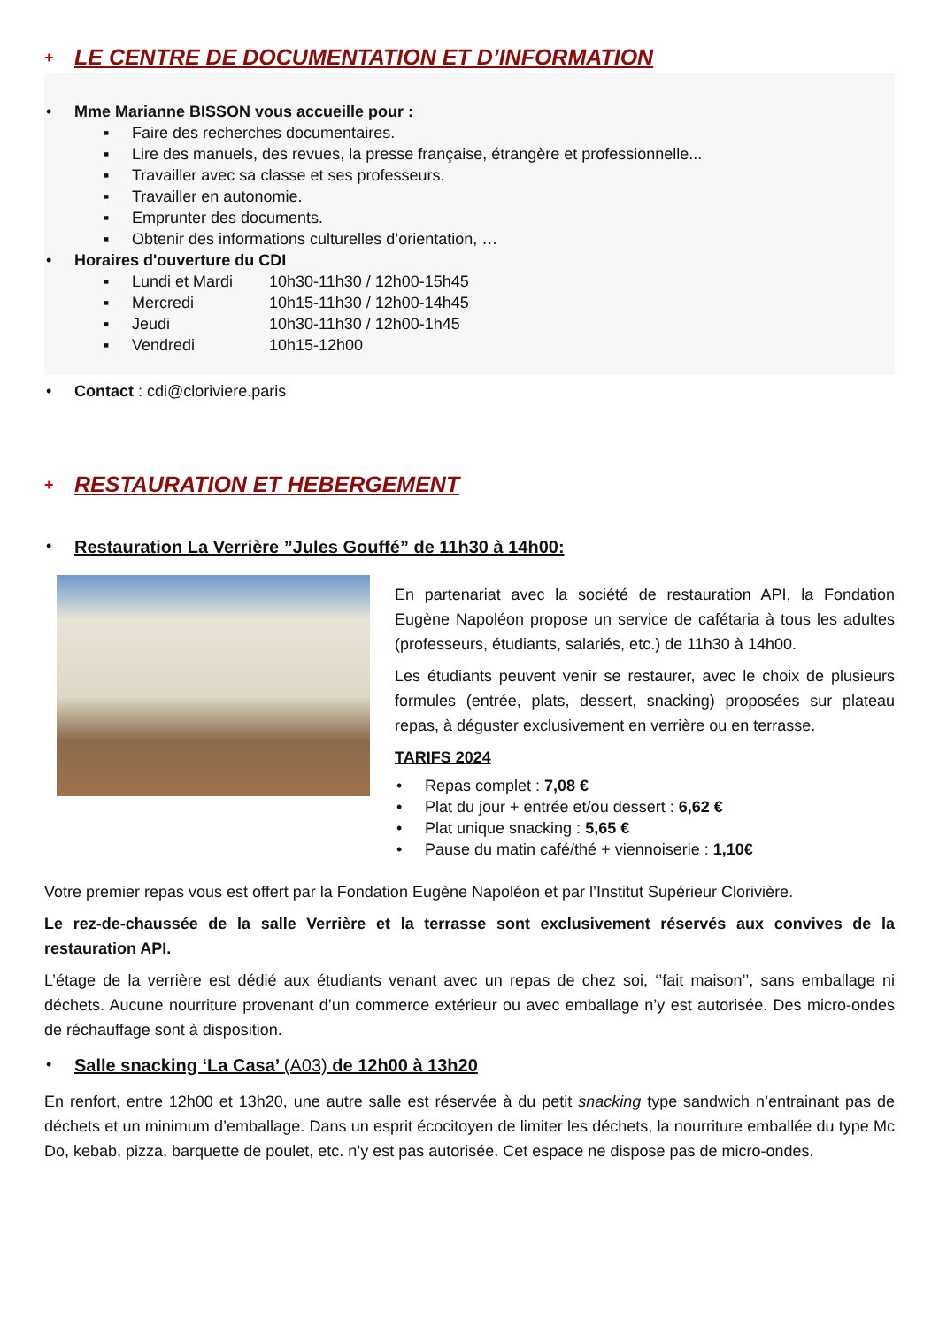+
LE CENTRE DE DOCUMENTATION ET D’INFORMATION
• Mme Marianne BISSON vous accueille pour :
▪ Faire des recherches documentaires.
▪ Lire des manuels, des revues, la presse française, étrangère et professionnelle...
▪ Travailler avec sa classe et ses professeurs.
▪ Travailler en autonomie.
▪ Emprunter des documents.
▪ Obtenir des informations culturelles d’orientation, …
• Horaires d'ouverture du CDI
▪ Lundi et Mardi 10h30-11h30 / 12h00-15h45
▪ Mercredi 10h15-11h30 / 12h00-14h45
▪ Jeudi 10h30-11h30 / 12h00-1h45
▪ Vendredi 10h15-12h00
• Contact : cdi@cloriviere.paris
+
RESTAURATION ET HEBERGEMENT
• Restauration La Verrière ”Jules Gouffé” de 11h30 à 14h00:
En partenariat avec la société de restauration API, la Fondation Eugène Napoléon propose un service de cafétaria à tous les adultes (professeurs, étudiants, salariés, etc.) de 11h30 à 14h00.
Les étudiants peuvent venir se restaurer, avec le choix de plusieurs formules (entrée, plats, dessert, snacking) proposées sur plateau repas, à déguster exclusivement en verrière ou en terrasse.
TARIFS 2024
• Repas complet : 7,08 €
• Plat du jour + entrée et/ou dessert : 6,62 €
• Plat unique snacking : 5,65 €
• Pause du matin café/thé + viennoiserie : 1,10€
Votre premier repas vous est offert par la Fondation Eugène Napoléon et par l’Institut Supérieur Clorivière.
Le rez-de-chaussée de la salle Verrière et la terrasse sont exclusivement réservés aux convives de la restauration API.
L’étage de la verrière est dédié aux étudiants venant avec un repas de chez soi, ‘’fait maison’’, sans emballage ni déchets. Aucune nourriture provenant d’un commerce extérieur ou avec emballage n’y est autorisée. Des micro-ondes de réchauffage sont à disposition.
• Salle snacking ‘La Casa’ (A03) de 12h00 à 13h20
En renfort, entre 12h00 et 13h20, une autre salle est réservée à du petit snacking type sandwich n’entrainant pas de déchets et un minimum d’emballage. Dans un esprit écocitoyen de limiter les déchets, la nourriture emballée du type Mc Do, kebab, pizza, barquette de poulet, etc. n’y est pas autorisée. Cet espace ne dispose pas de micro-ondes.